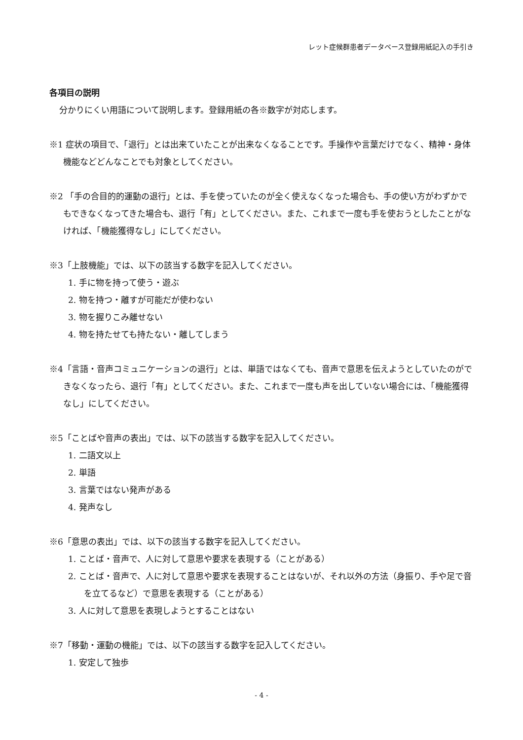レット症候群患者データベース登録用紙記入の手引き
各項目の説明
分かりにくい用語について説明します。登録用紙の各※数字が対応します。
※1 症状の項目で、「退行」とは出来ていたことが出来なくなることです。手操作や言葉だけでなく、精神・身体機能などどんなことでも対象としてください。
※2 「手の合目的的運動の退行」とは、手を使っていたのが全く使えなくなった場合も、手の使い方がわずかでもできなくなってきた場合も、退行「有」としてください。また、これまで一度も手を使おうとしたことがなければ、「機能獲得なし」にしてください。
※3「上肢機能」では、以下の該当する数字を記入してください。
1. 手に物を持って使う・遊ぶ
2. 物を持つ・離すが可能だが使わない
3. 物を握りこみ離せない
4. 物を持たせても持たない・離してしまう
※4「言語・音声コミュニケーションの退行」とは、単語ではなくても、音声で意思を伝えようとしていたのができなくなったら、退行「有」としてください。また、これまで一度も声を出していない場合には、「機能獲得なし」にしてください。
※5「ことばや音声の表出」では、以下の該当する数字を記入してください。
1. 二語文以上
2. 単語
3. 言葉ではない発声がある
4. 発声なし
※6「意思の表出」では、以下の該当する数字を記入してください。
1. ことば・音声で、人に対して意思や要求を表現する（ことがある）
2. ことば・音声で、人に対して意思や要求を表現することはないが、それ以外の方法（身振り、手や足で音を立てるなど）で意思を表現する（ことがある）
3. 人に対して意思を表現しようとすることはない
※7「移動・運動の機能」では、以下の該当する数字を記入してください。
1. 安定して独歩
- 4 -